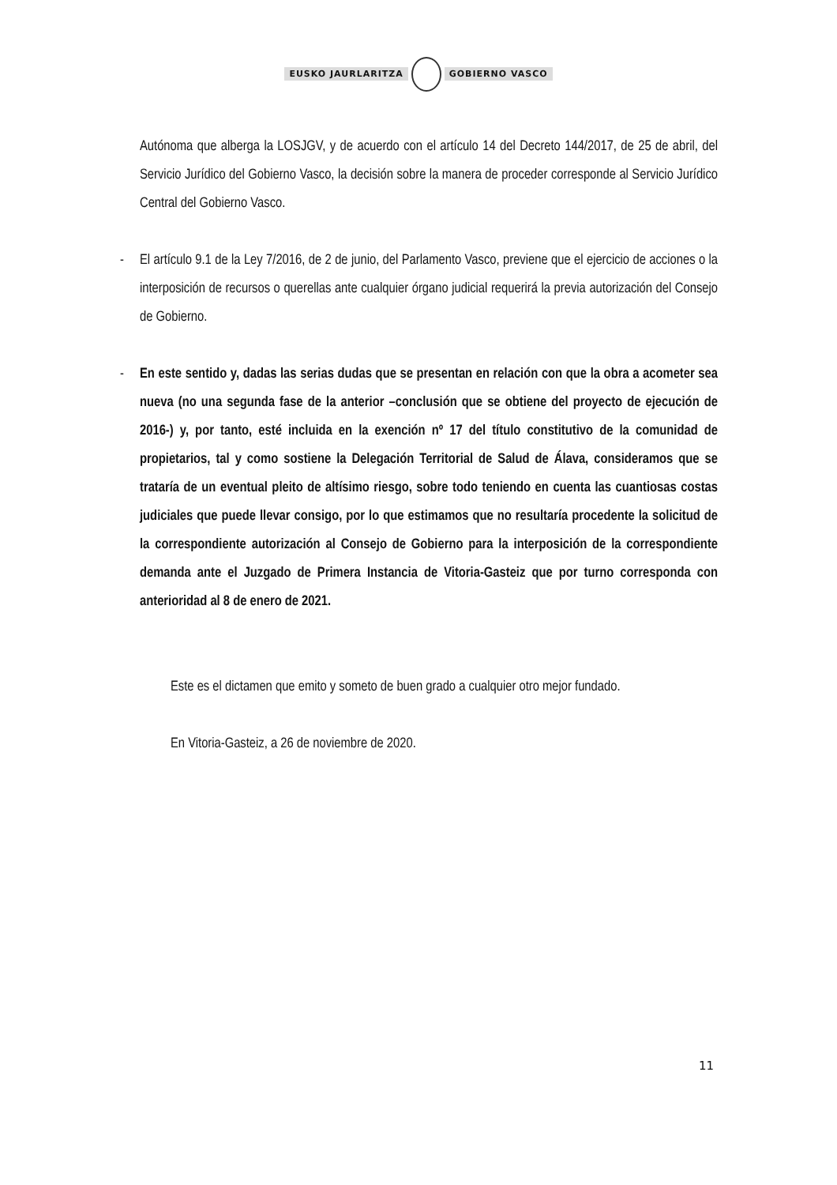EUSKO JAURLARITZA GOBIERNO VASCO
Autónoma que alberga la LOSJGV, y de acuerdo con el artículo 14 del Decreto 144/2017, de 25 de abril, del Servicio Jurídico del Gobierno Vasco, la decisión sobre la manera de proceder corresponde al Servicio Jurídico Central del Gobierno Vasco.
-
El artículo 9.1 de la Ley 7/2016, de 2 de junio, del Parlamento Vasco, previene que el ejercicio de acciones o la interposición de recursos o querellas ante cualquier órgano judicial requerirá la previa autorización del Consejo de Gobierno.
-
En este sentido y, dadas las serias dudas que se presentan en relación con que la obra a acometer sea nueva (no una segunda fase de la anterior –conclusión que se obtiene del proyecto de ejecución de 2016-) y, por tanto, esté incluida en la exención nº 17 del título constitutivo de la comunidad de propietarios, tal y como sostiene la Delegación Territorial de Salud de Álava, consideramos que se trataría de un eventual pleito de altísimo riesgo, sobre todo teniendo en cuenta las cuantiosas costas judiciales que puede llevar consigo, por lo que estimamos que no resultaría procedente la solicitud de la correspondiente autorización al Consejo de Gobierno para la interposición de la correspondiente demanda ante el Juzgado de Primera Instancia de Vitoria-Gasteiz que por turno corresponda con anterioridad al 8 de enero de 2021.
Este es el dictamen que emito y someto de buen grado a cualquier otro mejor fundado.
En Vitoria-Gasteiz, a 26 de noviembre de 2020.
11